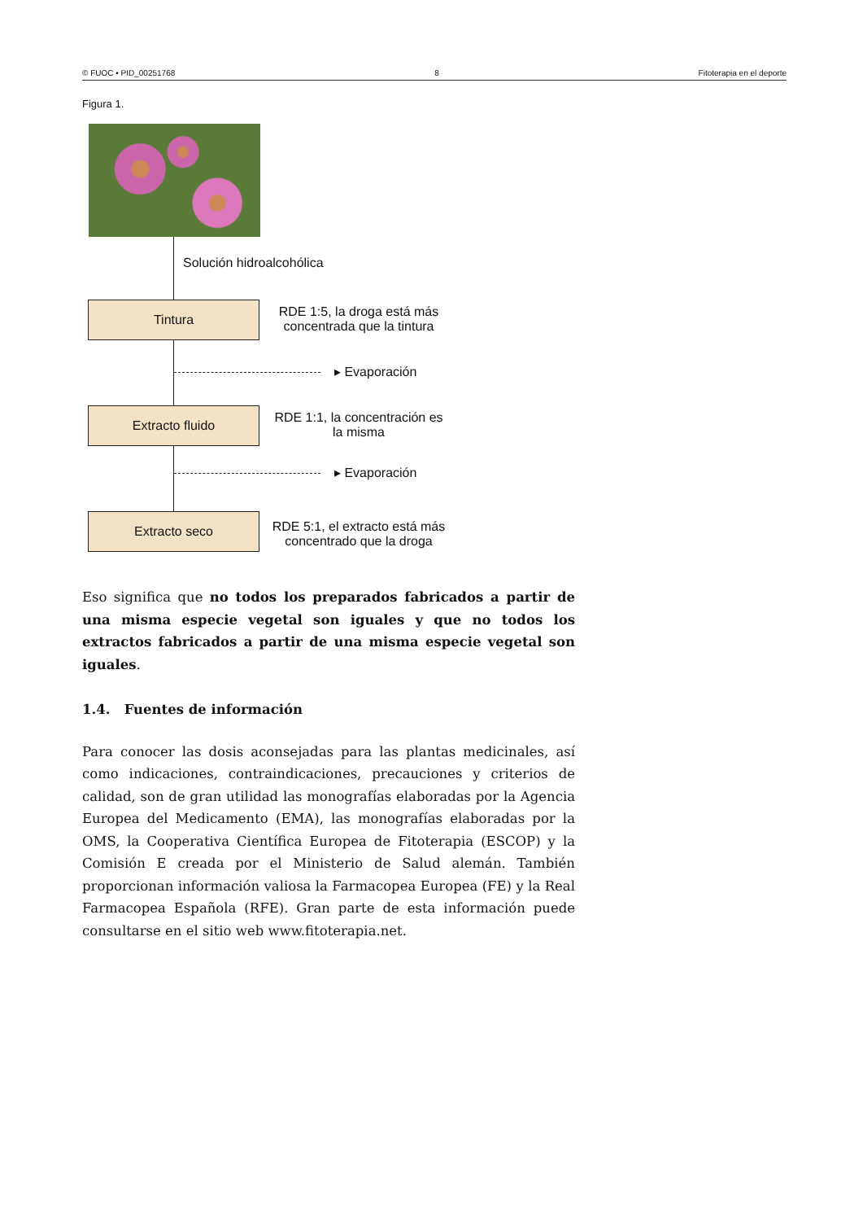© FUOC • PID_00251768 8 Fitoterapia en el deporte
Figura 1.
Solución hidroalcohólica
Tintura
RDE 1:5, la droga está más concentrada que la tintura
▸ Evaporación
Extracto fluido
RDE 1:1, la concentración es la misma
▸ Evaporación
Extracto seco
RDE 5:1, el extracto está más concentrado que la droga
Eso significa que no todos los preparados fabricados a partir de una misma especie vegetal son iguales y que no todos los extractos fabricados a partir de una misma especie vegetal son iguales.
1.4. Fuentes de información
Para conocer las dosis aconsejadas para las plantas medicinales, así como indicaciones, contraindicaciones, precauciones y criterios de calidad, son de gran utilidad las monografías elaboradas por la Agencia Europea del Medicamento (EMA), las monografías elaboradas por la OMS, la Cooperativa Científica Europea de Fitoterapia (ESCOP) y la Comisión E creada por el Ministerio de Salud alemán. También proporcionan información valiosa la Farmacopea Europea (FE) y la Real Farmacopea Española (RFE). Gran parte de esta información puede consultarse en el sitio web www.fitoterapia.net.